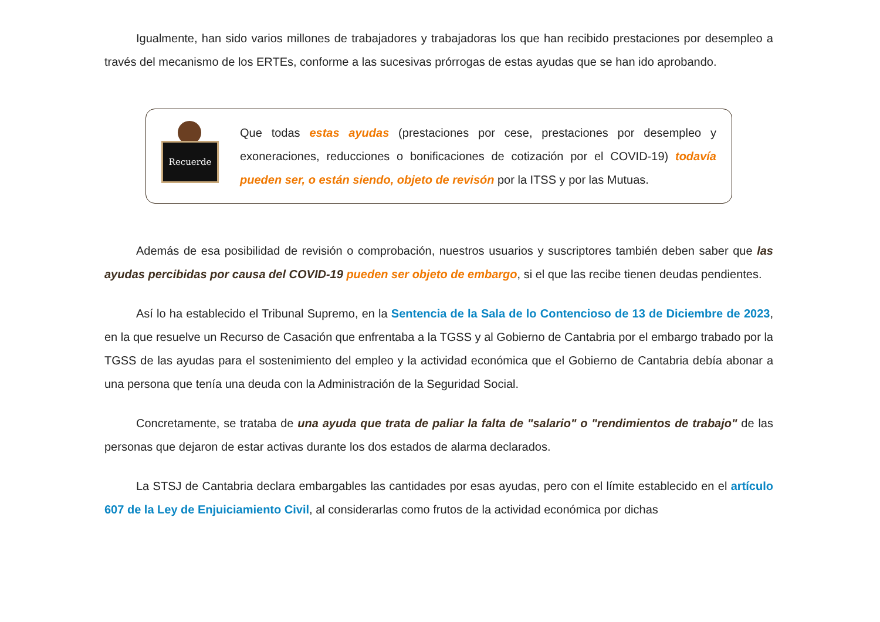Igualmente, han sido varios millones de trabajadores y trabajadoras los que han recibido prestaciones por desempleo a través del mecanismo de los ERTEs, conforme a las sucesivas prórrogas de estas ayudas que se han ido aprobando.
Recuerde
Que todas estas ayudas (prestaciones por cese, prestaciones por desempleo y exoneraciones, reducciones o bonificaciones de cotización por el COVID-19) todavía pueden ser, o están siendo, objeto de revisón por la ITSS y por las Mutuas.
Además de esa posibilidad de revisión o comprobación, nuestros usuarios y suscriptores también deben saber que las ayudas percibidas por causa del COVID-19 pueden ser objeto de embargo, si el que las recibe tienen deudas pendientes.
Así lo ha establecido el Tribunal Supremo, en la Sentencia de la Sala de lo Contencioso de 13 de Diciembre de 2023, en la que resuelve un Recurso de Casación que enfrentaba a la TGSS y al Gobierno de Cantabria por el embargo trabado por la TGSS de las ayudas para el sostenimiento del empleo y la actividad económica que el Gobierno de Cantabria debía abonar a una persona que tenía una deuda con la Administración de la Seguridad Social.
Concretamente, se trataba de una ayuda que trata de paliar la falta de "salario" o "rendimientos de trabajo" de las personas que dejaron de estar activas durante los dos estados de alarma declarados.
La STSJ de Cantabria declara embargables las cantidades por esas ayudas, pero con el límite establecido en el artículo 607 de la Ley de Enjuiciamiento Civil, al considerarlas como frutos de la actividad económica por dichas